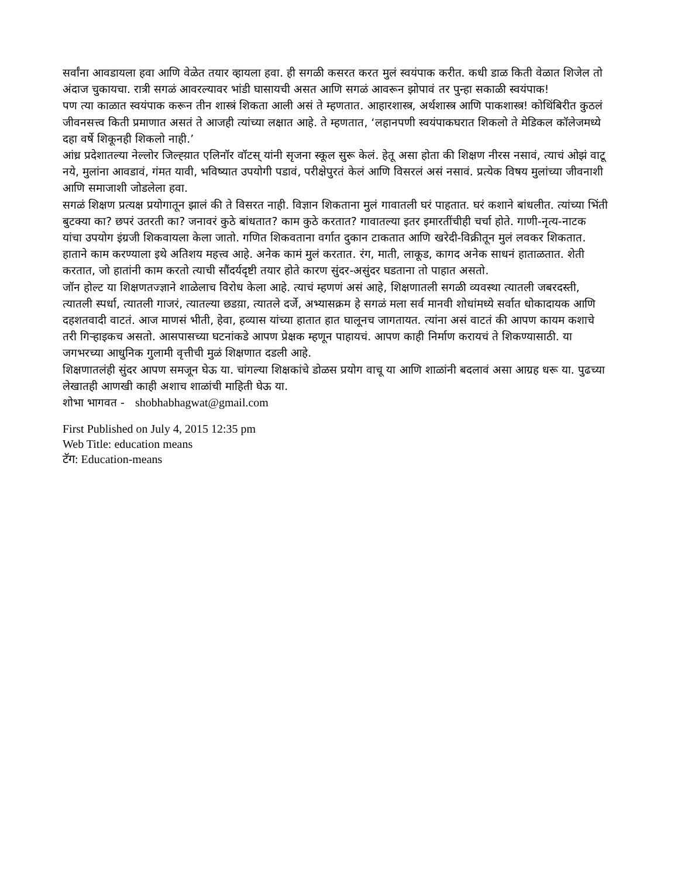सर्वांना आवडायला हवा आणि वेळेत तयार व्हायला हवा. ही सगळी कसरत करत मुलं स्वयंपाक करीत. कधी डाळ किती वेळात शिजेल तो अंदाज चुकायचा. रात्री सगळं आवरल्यावर भांडी घासायची असत आणि सगळं आवरून झोपावं तर पुन्हा सकाळी स्वयंपाक!
पण त्या काळात स्वयंपाक करून तीन शास्त्रं शिकता आली असं ते म्हणतात. आहारशास्त्र, अर्थशास्त्र आणि पाकशास्त्र! कोथिंबिरीत कुठलं जीवनसत्त्व किती प्रमाणात असतं ते आजही त्यांच्या लक्षात आहे. ते म्हणतात, ‘लहानपणी स्वयंपाकघरात शिकलो ते मेडिकल कॉलेजमध्ये दहा वर्षे शिकूनही शिकलो नाही.’
आंध्र प्रदेशातल्या नेल्लोर जिल्ह्य़ात एलिनॉर वॉटस् यांनी सृजना स्कूल सुरू केलं. हेतू असा होता की शिक्षण नीरस नसावं, त्याचं ओझं वाटू नये, मुलांना आवडावं, गंमत यावी, भविष्यात उपयोगी पडावं, परीक्षेपुरतं केलं आणि विसरलं असं नसावं. प्रत्येक विषय मुलांच्या जीवनाशी आणि समाजाशी जोडलेला हवा.
सगळं शिक्षण प्रत्यक्ष प्रयोगातून झालं की ते विसरत नाही. विज्ञान शिकताना मुलं गावातली घरं पाहतात. घरं कशाने बांधलीत. त्यांच्या भिंती बुटक्या का? छपरं उतरती का? जनावरं कुठे बांधतात? काम कुठे करतात? गावातल्या इतर इमारतींचीही चर्चा होते. गाणी-नृत्य-नाटक यांचा उपयोग इंग्रजी शिकवायला केला जातो. गणित शिकवताना वर्गात दुकान टाकतात आणि खरेदी-विक्रीतून मुलं लवकर शिकतात. हाताने काम करण्याला इथे अतिशय महत्त्व आहे. अनेक कामं मुलं करतात. रंग, माती, लाकूड, कागद अनेक साधनं हाताळतात. शेती करतात, जो हातांनी काम करतो त्याची सौंदर्यदृष्टी तयार होते कारण सुंदर-असुंदर घडताना तो पाहात असतो.
जॉन होल्ट या शिक्षणतज्ज्ञाने शाळेलाच विरोध केला आहे. त्याचं म्हणणं असं आहे, शिक्षणातली सगळी व्यवस्था त्यातली जबरदस्ती, त्यातली स्पर्धा, त्यातली गाजरं, त्यातल्या छडय़ा, त्यातले दर्जे, अभ्यासक्रम हे सगळं मला सर्व मानवी शोधांमध्ये सर्वात धोकादायक आणि दहशतवादी वाटतं. आज माणसं भीती, हेवा, हव्यास यांच्या हातात हात घालूनच जागतायत. त्यांना असं वाटतं की आपण कायम कशाचे तरी गिऱ्हाइकच असतो. आसपासच्या घटनांकडे आपण प्रेक्षक म्हणून पाहायचं. आपण काही निर्माण करायचं ते शिकण्यासाठी. या जगभरच्या आधुनिक गुलामी वृत्तीची मुळं शिक्षणात दडली आहे.
शिक्षणातलंही सुंदर आपण समजून घेऊ या. चांगल्या शिक्षकांचे डोळस प्रयोग वाचू या आणि शाळांनी बदलावं असा आग्रह धरू या. पुढच्या लेखातही आणखी काही अशाच शाळांची माहिती घेऊ या.
शोभा भागवत - shobhabhagwat@gmail.com
First Published on July 4, 2015 12:35 pm
Web Title: education means
टॅग: Education-means